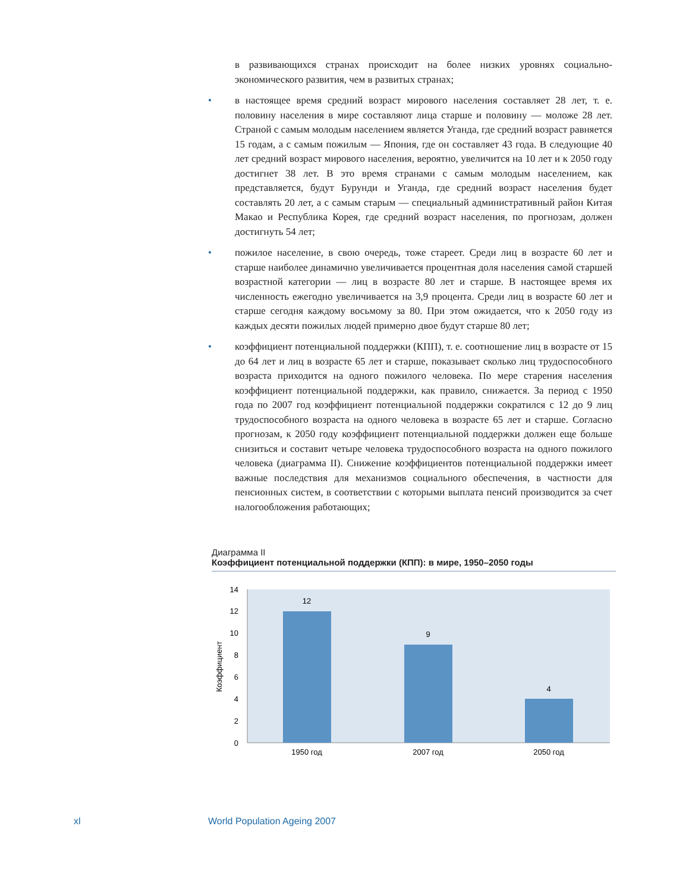в развивающихся странах происходит на более низких уровнях социально-экономического развития, чем в развитых странах;
• в настоящее время средний возраст мирового населения составляет 28 лет, т. е. половину населения в мире составляют лица старше и половину — моложе 28 лет. Страной с самым молодым населением является Уганда, где средний возраст равняется 15 годам, а с самым пожилым — Япония, где он составляет 43 года. В следующие 40 лет средний возраст мирового населения, вероятно, увеличится на 10 лет и к 2050 году достигнет 38 лет. В это время странами с самым молодым населением, как представляется, будут Бурунди и Уганда, где средний возраст населения будет составлять 20 лет, а с самым старым — специальный административный район Китая Макао и Республика Корея, где средний возраст населения, по прогнозам, должен достигнуть 54 лет;
• пожилое население, в свою очередь, тоже стареет. Среди лиц в возрасте 60 лет и старше наиболее динамично увеличивается процентная доля населения самой старшей возрастной категории — лиц в возрасте 80 лет и старше. В настоящее время их численность ежегодно увеличивается на 3,9 процента. Среди лиц в возрасте 60 лет и старше сегодня каждому восьмому за 80. При этом ожидается, что к 2050 году из каждых десяти пожилых людей примерно двое будут старше 80 лет;
• коэффициент потенциальной поддержки (КПП), т. е. соотношение лиц в возрасте от 15 до 64 лет и лиц в возрасте 65 лет и старше, показывает сколько лиц трудоспособного возраста приходится на одного пожилого человека. По мере старения населения коэффициент потенциальной поддержки, как правило, снижается. За период с 1950 года по 2007 год коэффициент потенциальной поддержки сократился с 12 до 9 лиц трудоспособного возраста на одного человека в возрасте 65 лет и старше. Согласно прогнозам, к 2050 году коэффициент потенциальной поддержки должен еще больше снизиться и составит четыре человека трудоспособного возраста на одного пожилого человека (диаграмма II). Снижение коэффициентов потенциальной поддержки имеет важные последствия для механизмов социального обеспечения, в частности для пенсионных систем, в соответствии с которыми выплата пенсий производится за счет налогообложения работающих;
Диаграмма II
Коэффициент потенциальной поддержки (КПП): в мире, 1950–2050 годы
0
2
4
6
8
10
12
14
Коэффициент
12
9
4
1950 год
2007 год
2050 год
xl World Population Ageing 2007